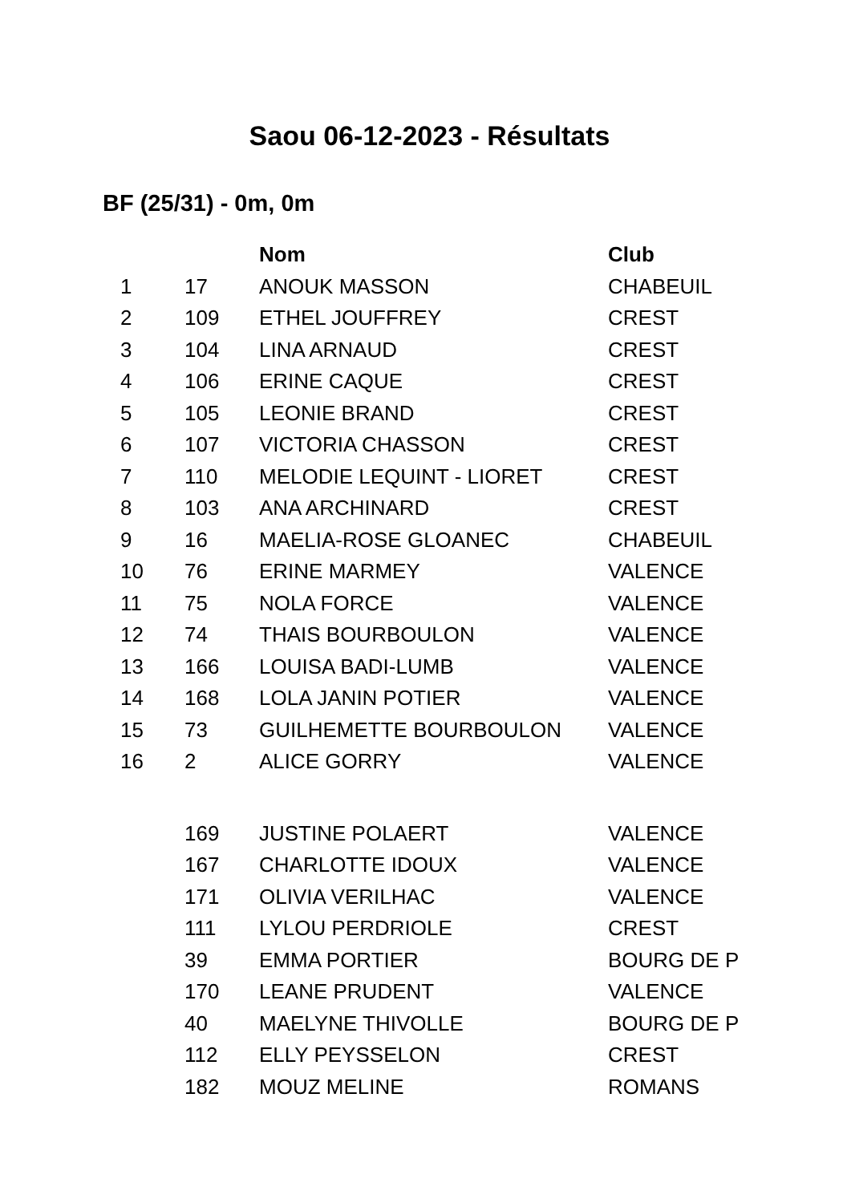Saou 06-12-2023 - Résultats
BF (25/31) - 0m, 0m
| | | Nom | Club |
| --- | --- | --- | --- |
| 1 | 17 | ANOUK MASSON | CHABEUIL |
| 2 | 109 | ETHEL JOUFFREY | CREST |
| 3 | 104 | LINA ARNAUD | CREST |
| 4 | 106 | ERINE CAQUE | CREST |
| 5 | 105 | LEONIE BRAND | CREST |
| 6 | 107 | VICTORIA CHASSON | CREST |
| 7 | 110 | MELODIE LEQUINT - LIORET | CREST |
| 8 | 103 | ANA ARCHINARD | CREST |
| 9 | 16 | MAELIA-ROSE GLOANEC | CHABEUIL |
| 10 | 76 | ERINE MARMEY | VALENCE |
| 11 | 75 | NOLA FORCE | VALENCE |
| 12 | 74 | THAIS BOURBOULON | VALENCE |
| 13 | 166 | LOUISA BADI-LUMB | VALENCE |
| 14 | 168 | LOLA JANIN POTIER | VALENCE |
| 15 | 73 | GUILHEMETTE BOURBOULON | VALENCE |
| 16 | 2 | ALICE GORRY | VALENCE |
| | 169 | JUSTINE POLAERT | VALENCE |
| | 167 | CHARLOTTE IDOUX | VALENCE |
| | 171 | OLIVIA VERILHAC | VALENCE |
| | 111 | LYLOU PERDRIOLE | CREST |
| | 39 | EMMA PORTIER | BOURG DE P |
| | 170 | LEANE PRUDENT | VALENCE |
| | 40 | MAELYNE THIVOLLE | BOURG DE P |
| | 112 | ELLY PEYSSELON | CREST |
| | 182 | MOUZ MELINE | ROMANS |